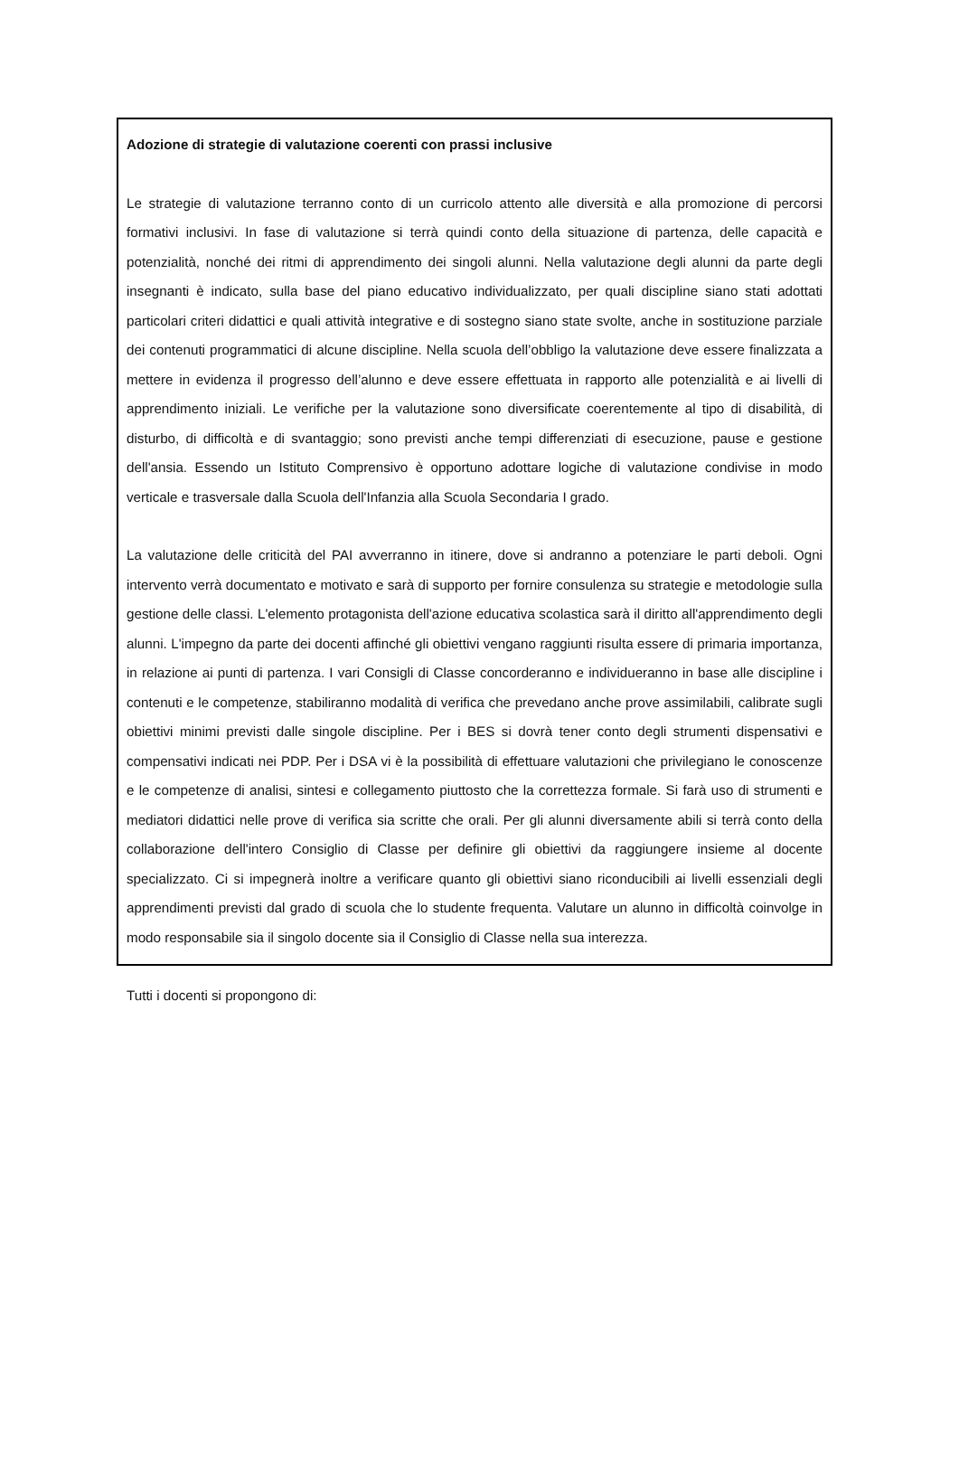Adozione di strategie di valutazione coerenti con prassi inclusive
Le strategie di valutazione terranno conto di un curricolo attento alle diversità e alla promozione di percorsi formativi inclusivi. In fase di valutazione si terrà quindi conto della situazione di partenza, delle capacità e potenzialità, nonché dei ritmi di apprendimento dei singoli alunni. Nella valutazione degli alunni da parte degli insegnanti è indicato, sulla base del piano educativo individualizzato, per quali discipline siano stati adottati particolari criteri didattici e quali attività integrative e di sostegno siano state svolte, anche in sostituzione parziale dei contenuti programmatici di alcune discipline. Nella scuola dell’obbligo la valutazione deve essere finalizzata a mettere in evidenza il progresso dell’alunno e deve essere effettuata in rapporto alle potenzialità e ai livelli di apprendimento iniziali. Le verifiche per la valutazione sono diversificate coerentemente al tipo di disabilità, di disturbo, di difficoltà e di svantaggio; sono previsti anche tempi differenziati di esecuzione, pause e gestione dell'ansia. Essendo un Istituto Comprensivo è opportuno adottare logiche di valutazione condivise in modo verticale e trasversale dalla Scuola dell'Infanzia alla Scuola Secondaria I grado.
La valutazione delle criticità del PAI avverranno in itinere, dove si andranno a potenziare le parti deboli. Ogni intervento verrà documentato e motivato e sarà di supporto per fornire consulenza su strategie e metodologie sulla gestione delle classi. L'elemento protagonista dell'azione educativa scolastica sarà il diritto all'apprendimento degli alunni. L'impegno da parte dei docenti affinché gli obiettivi vengano raggiunti risulta essere di primaria importanza, in relazione ai punti di partenza. I vari Consigli di Classe concorderanno e individueranno in base alle discipline i contenuti e le competenze, stabiliranno modalità di verifica che prevedano anche prove assimilabili, calibrate sugli obiettivi minimi previsti dalle singole discipline. Per i BES si dovrà tener conto degli strumenti dispensativi e compensativi indicati nei PDP. Per i DSA vi è la possibilità di effettuare valutazioni che privilegiano le conoscenze e le competenze di analisi, sintesi e collegamento piuttosto che la correttezza formale. Si farà uso di strumenti e mediatori didattici nelle prove di verifica sia scritte che orali. Per gli alunni diversamente abili si terrà conto della collaborazione dell'intero Consiglio di Classe per definire gli obiettivi da raggiungere insieme al docente specializzato. Ci si impegnerà inoltre a verificare quanto gli obiettivi siano riconducibili ai livelli essenziali degli apprendimenti previsti dal grado di scuola che lo studente frequenta. Valutare un alunno in difficoltà coinvolge in modo responsabile sia il singolo docente sia il Consiglio di Classe nella sua interezza.
Tutti i docenti si propongono di: